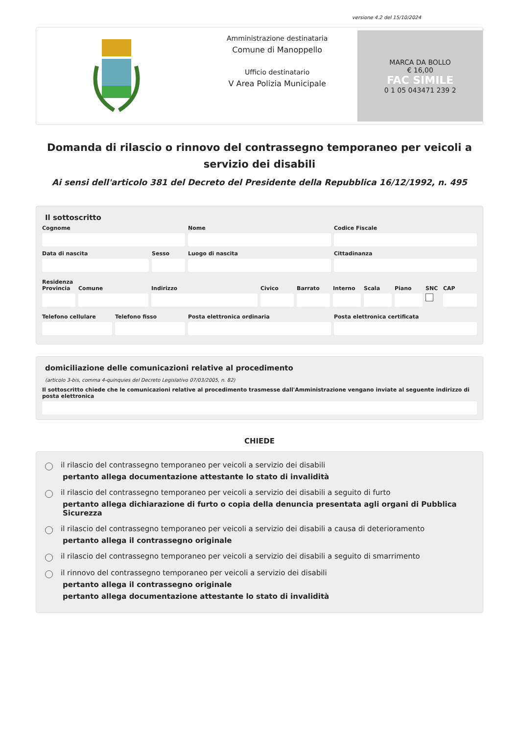versione 4.2 del 15/10/2024
Amministrazione destinataria
Comune di Manoppello
Ufficio destinatario
V Area Polizia Municipale
MARCA DA BOLLO
€ 16,00
FAC SIMILE
0 1 05 043471 239 2
Domanda di rilascio o rinnovo del contrassegno temporaneo per veicoli a servizio dei disabili
Ai sensi dell'articolo 381 del Decreto del Presidente della Repubblica 16/12/1992, n. 495
Il sottoscritto
Cognome Nome Codice Fiscale
Data di nascita Sesso Luogo di nascita Cittadinanza
Residenza
Provincia Comune Indirizzo Civico Barrato Interno Scala Piano SNC CAP
Telefono cellulare Telefono fisso Posta elettronica ordinaria Posta elettronica certificata
domiciliazione delle comunicazioni relative al procedimento
(articolo 3-bis, comma 4-quinquies del Decreto Legislativo 07/03/2005, n. 82)
Il sottoscritto chiede che le comunicazioni relative al procedimento trasmesse dall'Amministrazione vengano inviate al seguente indirizzo di posta elettronica
CHIEDE
il rilascio del contrassegno temporaneo per veicoli a servizio dei disabili
pertanto allega documentazione attestante lo stato di invalidità
il rilascio del contrassegno temporaneo per veicoli a servizio dei disabili a seguito di furto
pertanto allega dichiarazione di furto o copia della denuncia presentata agli organi di Pubblica Sicurezza
il rilascio del contrassegno temporaneo per veicoli a servizio dei disabili a causa di deterioramento
pertanto allega il contrassegno originale
il rilascio del contrassegno temporaneo per veicoli a servizio dei disabili a seguito di smarrimento
il rinnovo del contrassegno temporaneo per veicoli a servizio dei disabili
pertanto allega il contrassegno originale
pertanto allega documentazione attestante lo stato di invalidità